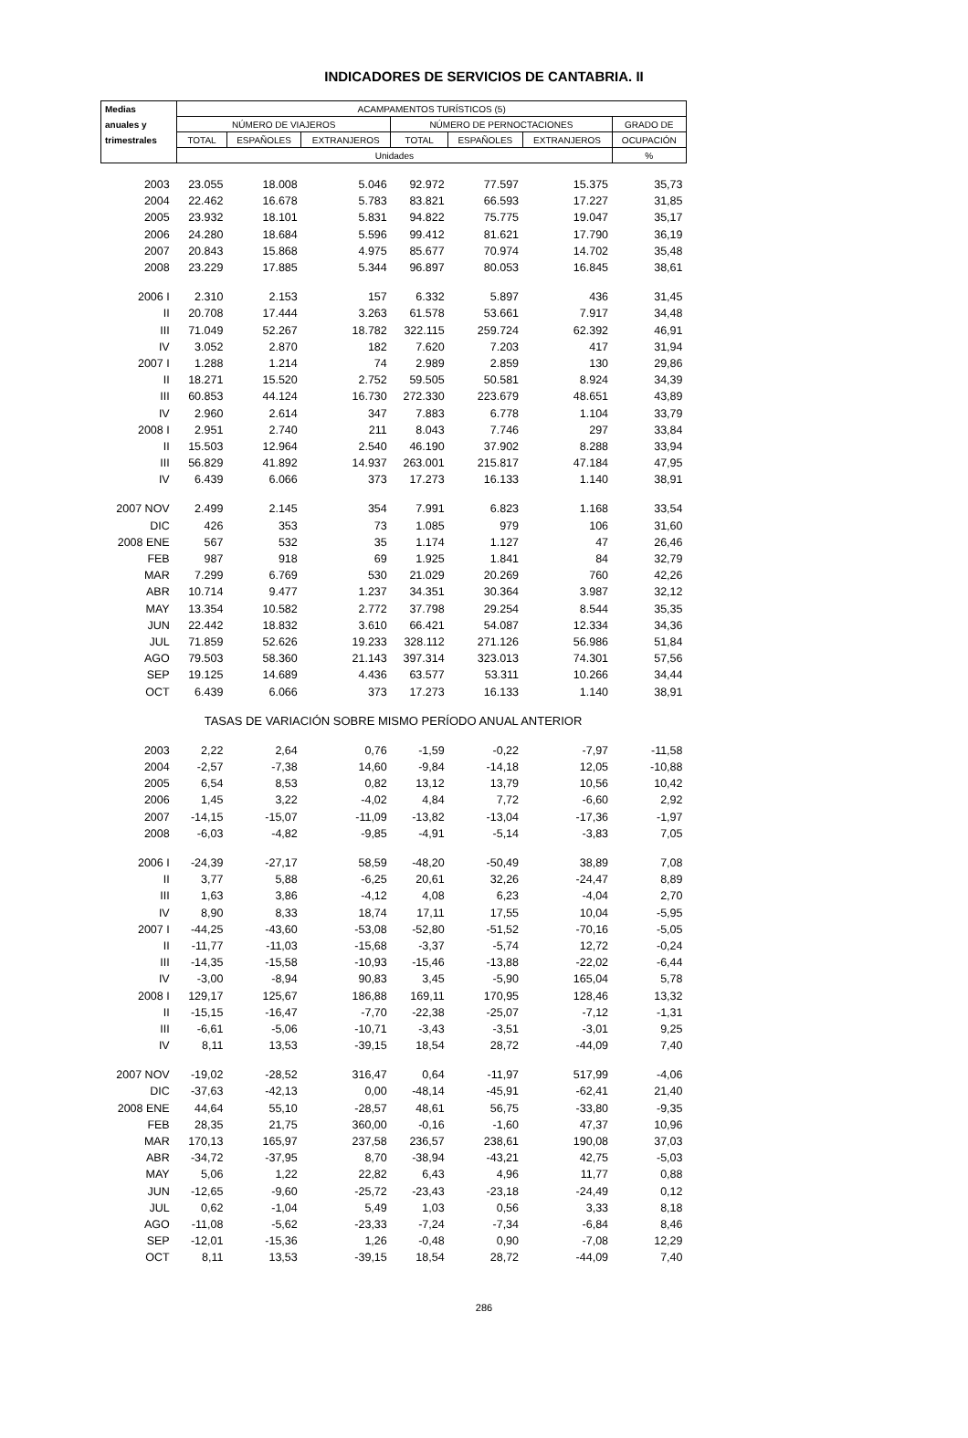INDICADORES DE SERVICIOS DE CANTABRIA. II
| Medias | ACAMPAMENTOS TURÍSTICOS (5) | | | | | | |
| --- | --- | --- | --- | --- | --- | --- | --- |
| anuales y | NÚMERO DE VIAJEROS | | | NÚMERO DE PERNOCTACIONES | | | GRADO DE |
| trimestrales | TOTAL | ESPAÑOLES | EXTRANJEROS | TOTAL | ESPAÑOLES | EXTRANJEROS | OCUPACIÓN |
| | Unidades | | | | | | % |
| 2003 | 23.055 | 18.008 | 5.046 | 92.972 | 77.597 | 15.375 | 35,73 |
| 2004 | 22.462 | 16.678 | 5.783 | 83.821 | 66.593 | 17.227 | 31,85 |
| 2005 | 23.932 | 18.101 | 5.831 | 94.822 | 75.775 | 19.047 | 35,17 |
| 2006 | 24.280 | 18.684 | 5.596 | 99.412 | 81.621 | 17.790 | 36,19 |
| 2007 | 20.843 | 15.868 | 4.975 | 85.677 | 70.974 | 14.702 | 35,48 |
| 2008 | 23.229 | 17.885 | 5.344 | 96.897 | 80.053 | 16.845 | 38,61 |
| 2006 I | 2.310 | 2.153 | 157 | 6.332 | 5.897 | 436 | 31,45 |
| II | 20.708 | 17.444 | 3.263 | 61.578 | 53.661 | 7.917 | 34,48 |
| III | 71.049 | 52.267 | 18.782 | 322.115 | 259.724 | 62.392 | 46,91 |
| IV | 3.052 | 2.870 | 182 | 7.620 | 7.203 | 417 | 31,94 |
| 2007 I | 1.288 | 1.214 | 74 | 2.989 | 2.859 | 130 | 29,86 |
| II | 18.271 | 15.520 | 2.752 | 59.505 | 50.581 | 8.924 | 34,39 |
| III | 60.853 | 44.124 | 16.730 | 272.330 | 223.679 | 48.651 | 43,89 |
| IV | 2.960 | 2.614 | 347 | 7.883 | 6.778 | 1.104 | 33,79 |
| 2008 I | 2.951 | 2.740 | 211 | 8.043 | 7.746 | 297 | 33,84 |
| II | 15.503 | 12.964 | 2.540 | 46.190 | 37.902 | 8.288 | 33,94 |
| III | 56.829 | 41.892 | 14.937 | 263.001 | 215.817 | 47.184 | 47,95 |
| IV | 6.439 | 6.066 | 373 | 17.273 | 16.133 | 1.140 | 38,91 |
| 2007 NOV | 2.499 | 2.145 | 354 | 7.991 | 6.823 | 1.168 | 33,54 |
| DIC | 426 | 353 | 73 | 1.085 | 979 | 106 | 31,60 |
| 2008 ENE | 567 | 532 | 35 | 1.174 | 1.127 | 47 | 26,46 |
| FEB | 987 | 918 | 69 | 1.925 | 1.841 | 84 | 32,79 |
| MAR | 7.299 | 6.769 | 530 | 21.029 | 20.269 | 760 | 42,26 |
| ABR | 10.714 | 9.477 | 1.237 | 34.351 | 30.364 | 3.987 | 32,12 |
| MAY | 13.354 | 10.582 | 2.772 | 37.798 | 29.254 | 8.544 | 35,35 |
| JUN | 22.442 | 18.832 | 3.610 | 66.421 | 54.087 | 12.334 | 34,36 |
| JUL | 71.859 | 52.626 | 19.233 | 328.112 | 271.126 | 56.986 | 51,84 |
| AGO | 79.503 | 58.360 | 21.143 | 397.314 | 323.013 | 74.301 | 57,56 |
| SEP | 19.125 | 14.689 | 4.436 | 63.577 | 53.311 | 10.266 | 34,44 |
| OCT | 6.439 | 6.066 | 373 | 17.273 | 16.133 | 1.140 | 38,91 |
| | TASAS DE VARIACIÓN SOBRE MISMO PERÍODO ANUAL ANTERIOR | | | | | | |
| 2003 | 2,22 | 2,64 | 0,76 | -1,59 | -0,22 | -7,97 | -11,58 |
| 2004 | -2,57 | -7,38 | 14,60 | -9,84 | -14,18 | 12,05 | -10,88 |
| 2005 | 6,54 | 8,53 | 0,82 | 13,12 | 13,79 | 10,56 | 10,42 |
| 2006 | 1,45 | 3,22 | -4,02 | 4,84 | 7,72 | -6,60 | 2,92 |
| 2007 | -14,15 | -15,07 | -11,09 | -13,82 | -13,04 | -17,36 | -1,97 |
| 2008 | -6,03 | -4,82 | -9,85 | -4,91 | -5,14 | -3,83 | 7,05 |
| 2006 I | -24,39 | -27,17 | 58,59 | -48,20 | -50,49 | 38,89 | 7,08 |
| II | 3,77 | 5,88 | -6,25 | 20,61 | 32,26 | -24,47 | 8,89 |
| III | 1,63 | 3,86 | -4,12 | 4,08 | 6,23 | -4,04 | 2,70 |
| IV | 8,90 | 8,33 | 18,74 | 17,11 | 17,55 | 10,04 | -5,95 |
| 2007 I | -44,25 | -43,60 | -53,08 | -52,80 | -51,52 | -70,16 | -5,05 |
| II | -11,77 | -11,03 | -15,68 | -3,37 | -5,74 | 12,72 | -0,24 |
| III | -14,35 | -15,58 | -10,93 | -15,46 | -13,88 | -22,02 | -6,44 |
| IV | -3,00 | -8,94 | 90,83 | 3,45 | -5,90 | 165,04 | 5,78 |
| 2008 I | 129,17 | 125,67 | 186,88 | 169,11 | 170,95 | 128,46 | 13,32 |
| II | -15,15 | -16,47 | -7,70 | -22,38 | -25,07 | -7,12 | -1,31 |
| III | -6,61 | -5,06 | -10,71 | -3,43 | -3,51 | -3,01 | 9,25 |
| IV | 8,11 | 13,53 | -39,15 | 18,54 | 28,72 | -44,09 | 7,40 |
| 2007 NOV | -19,02 | -28,52 | 316,47 | 0,64 | -11,97 | 517,99 | -4,06 |
| DIC | -37,63 | -42,13 | 0,00 | -48,14 | -45,91 | -62,41 | 21,40 |
| 2008 ENE | 44,64 | 55,10 | -28,57 | 48,61 | 56,75 | -33,80 | -9,35 |
| FEB | 28,35 | 21,75 | 360,00 | -0,16 | -1,60 | 47,37 | 10,96 |
| MAR | 170,13 | 165,97 | 237,58 | 236,57 | 238,61 | 190,08 | 37,03 |
| ABR | -34,72 | -37,95 | 8,70 | -38,94 | -43,21 | 42,75 | -5,03 |
| MAY | 5,06 | 1,22 | 22,82 | 6,43 | 4,96 | 11,77 | 0,88 |
| JUN | -12,65 | -9,60 | -25,72 | -23,43 | -23,18 | -24,49 | 0,12 |
| JUL | 0,62 | -1,04 | 5,49 | 1,03 | 0,56 | 3,33 | 8,18 |
| AGO | -11,08 | -5,62 | -23,33 | -7,24 | -7,34 | -6,84 | 8,46 |
| SEP | -12,01 | -15,36 | 1,26 | -0,48 | 0,90 | -7,08 | 12,29 |
| OCT | 8,11 | 13,53 | -39,15 | 18,54 | 28,72 | -44,09 | 7,40 |
286